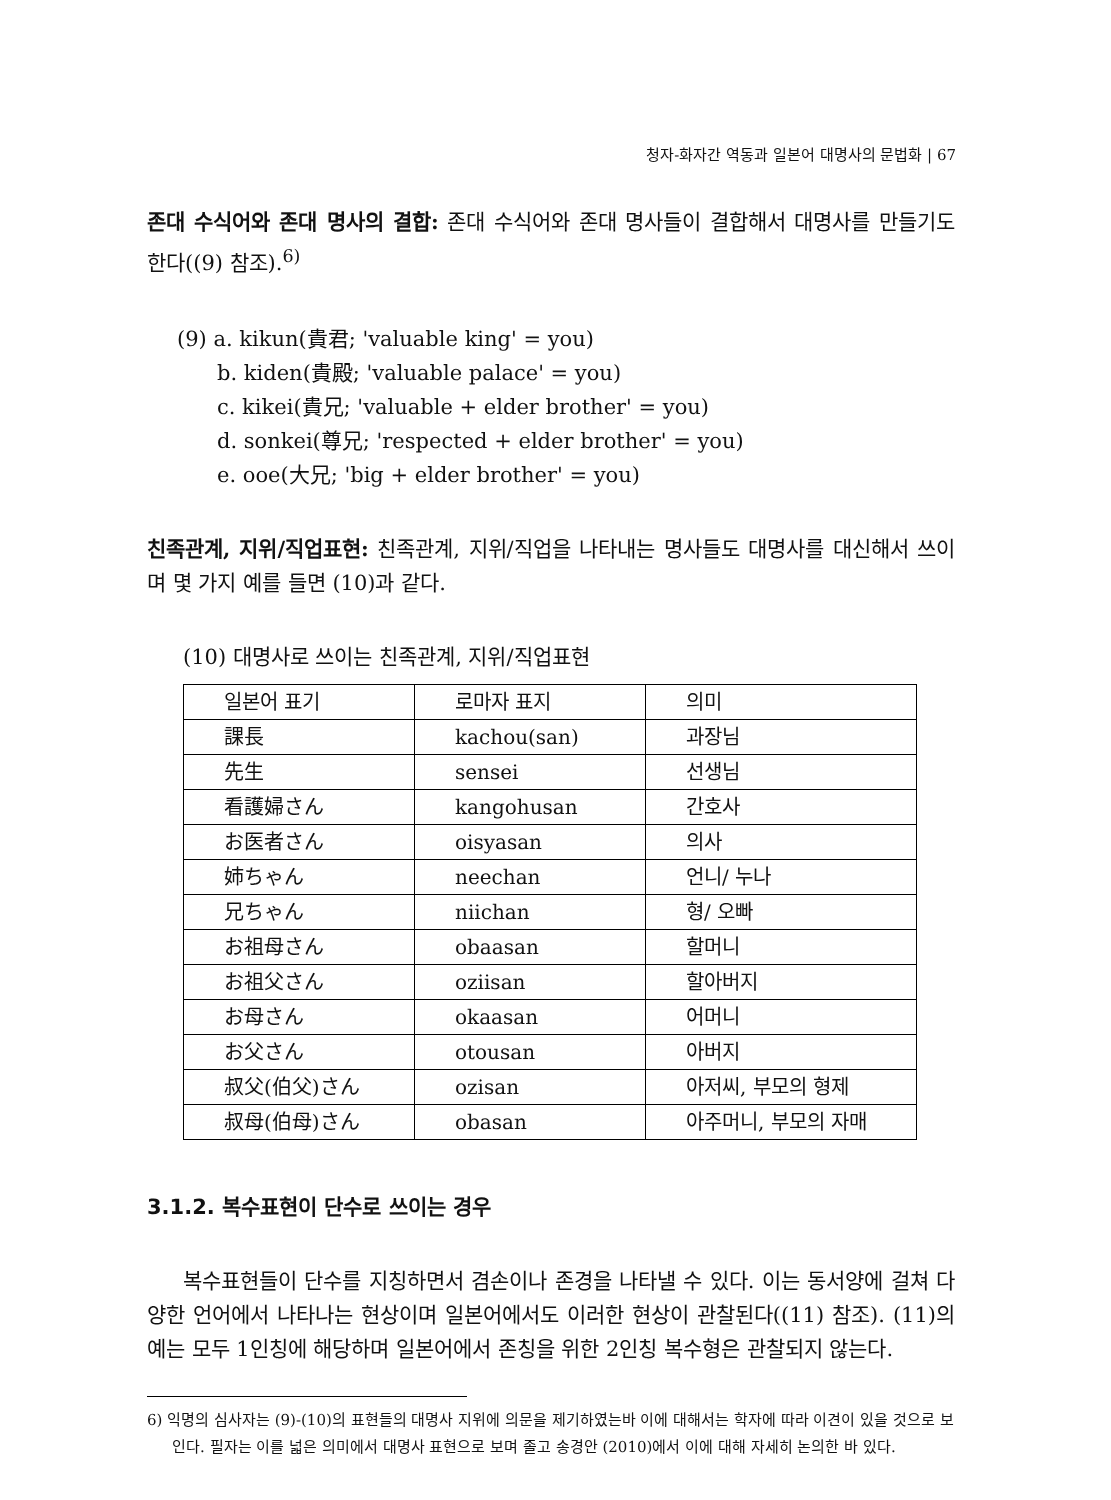청자-화자간 역동과 일본어 대명사의 문법화 | 67
존대 수식어와 존대 명사의 결합: 존대 수식어와 존대 명사들이 결합해서 대명사를 만들기도 한다((9) 참조).<sup>6)</sup>
(9) a. kikun(貴君; 'valuable king' = you)
b. kiden(貴殿; 'valuable palace' = you)
c. kikei(貴兄; 'valuable + elder brother' = you)
d. sonkei(尊兄; 'respected + elder brother' = you)
e. ooe(大兄; 'big + elder brother' = you)
친족관계, 지위/직업표현: 친족관계, 지위/직업을 나타내는 명사들도 대명사를 대신해서 쓰이며 몇 가지 예를 들면 (10)과 같다.
(10) 대명사로 쓰이는 친족관계, 지위/직업표현
| 일본어 표기 | 로마자 표지 | 의미 |
| 課長 | kachou(san) | 과장님 |
| 先生 | sensei | 선생님 |
| 看護婦さん | kangohusan | 간호사 |
| お医者さん | oisyasan | 의사 |
| 姉ちゃん | neechan | 언니/ 누나 |
| 兄ちゃん | niichan | 형/ 오빠 |
| お祖母さん | obaasan | 할머니 |
| お祖父さん | oziisan | 할아버지 |
| お母さん | okaasan | 어머니 |
| お父さん | otousan | 아버지 |
| 叔父(伯父)さん | ozisan | 아저씨, 부모의 형제 |
| 叔母(伯母)さん | obasan | 아주머니, 부모의 자매 |
3.1.2. 복수표현이 단수로 쓰이는 경우
복수표현들이 단수를 지칭하면서 겸손이나 존경을 나타낼 수 있다. 이는 동서양에 걸쳐 다양한 언어에서 나타나는 현상이며 일본어에서도 이러한 현상이 관찰된다((11) 참조). (11)의 예는 모두 1인칭에 해당하며 일본어에서 존칭을 위한 2인칭 복수형은 관찰되지 않는다.
6) 익명의 심사자는 (9)-(10)의 표현들의 대명사 지위에 의문을 제기하였는바 이에 대해서는 학자에 따라 이견이 있을 것으로 보인다. 필자는 이를 넓은 의미에서 대명사 표현으로 보며 졸고 송경안 (2010)에서 이에 대해 자세히 논의한 바 있다.